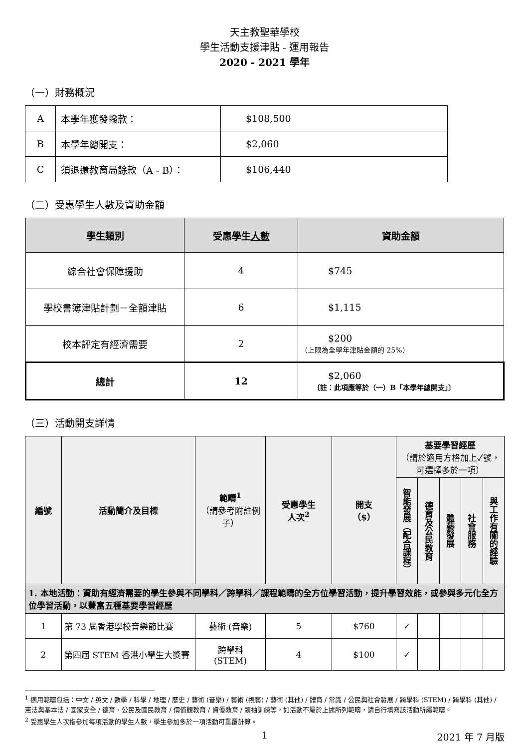天主教聖華學校
學生活動支援津貼 - 運用報告
2020 - 2021 學年
（一）財務概況
| A | 本學年獲發撥款： | $108,500 |
| B | 本學年總開支： | $2,060 |
| C | 須退還教育局餘款（A - B）： | $106,440 |
（二）受惠學生人數及資助金額
| 學生類別 | 受惠學生 人數 | 資助金額 |
| --- | --- | --- |
| 綜合社會保障援助 | 4 | $745 |
| 學校書簿津貼計劃－全額津貼 | 6 | $1,115 |
| 校本評定有經濟需要 | 2 | $200 （上限為全學年津貼金額的 25%） |
| 總計 | 12 | $2,060 〔註：此項應等於（一）B「本學年總開支」〕 |
（三）活動開支詳情
| 編號 | 活動簡介及目標 | 範疇<sup>1</sup> （請參考附註例子） | 受惠學生 人次<sup>2</sup> | 開支 （$） | 基要學習經歷 （請於適用方格加上✓號，可選擇多於一項） | | | | |
| --- | --- | --- | --- | --- | --- | --- | --- | --- | --- |
| | | | | | 智能發展（配合課程） | 德育及公民教育 | 體藝發展 | 社會服務 | 與工作有關的經驗 |
| 1. 本地 活動：資助有經濟需要的學生參與不同學科／跨學科／課程範疇的全方位學習活動，提升學習效能，或參與多元化全方位學習活動，以豐富五種基要學習經歷 | | | | | | | | | |
| 1 | 第 73 屆香港學校音樂節比賽 | 藝術 (音樂) | 5 | $760 | ✓ | | | | |
| 2 | 第四屆 STEM 香港小學生大獎賽 | 跨學科 (STEM) | 4 | $100 | ✓ | | | | |
<sup>1</sup> 適用範疇包括：中文 / 英文 / 數學 / 科學 / 地理 / 歷史 / 藝術 (音樂) / 藝術 (視藝) / 藝術 (其他) / 體育 / 常識 / 公民與社會發展 / 跨學科 (STEM) / 跨學科 (其他) / 憲法與基本法 / 國家安全 / 德育、公民及國民教育 / 價值觀教育 / 資優教育 / 領袖訓練等，如活動不屬於上述所列範疇，請自行填寫該活動所屬範疇。
<sup>2</sup> 受惠學生人次指參加每項活動的學生人數，學生參加多於一項活動可重覆計算。
1 2021 年 7 月版